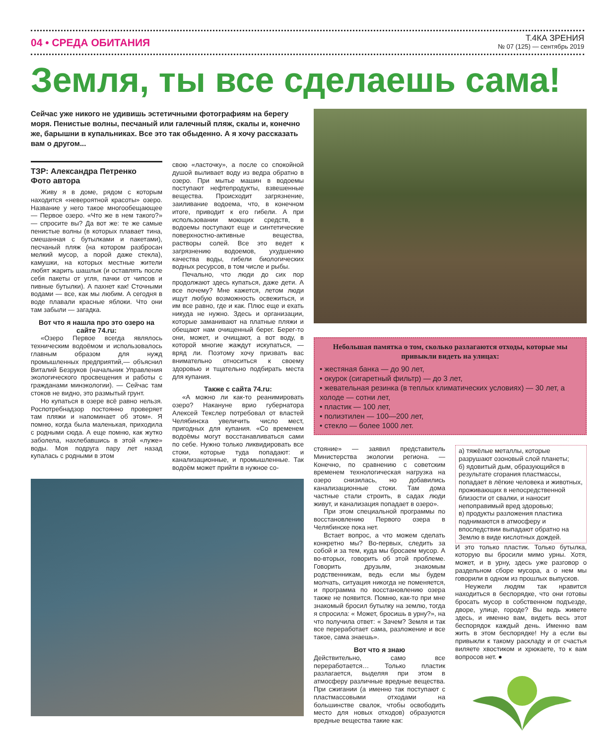04 • СРЕДА ОБИТАНИЯ
Т.4КА ЗРЕНИЯ
№ 07 (125) — сентябрь 2019
Земля, ты все сделаешь сама!
Сейчас уже никого не удивишь эстетичными фотографиям на берегу моря. Пенистые волны, песчаный или галечный пляж, скалы и, конечно же, барышни в купальниках. Все это так обыденно. А я хочу рассказать вам о другом...
ТЗР: Александра Петренко
Фото автора
Живу я в доме, рядом с которым находится «невероятной красоты» озеро. Название у него такое многообещающее — Первое озеро. «Что же в нем такого?» — спросите вы? Да вот же: те же самые пенистые волны (в которых плавает тина, смешанная с бутылками и пакетами), песчаный пляж (на котором разбросан мелкий мусор, а порой даже стекла), камушки, на которых местные жители любят жарить шашлык (и оставлять после себя пакеты от угля, пачки от чипсов и пивные бутылки). А пахнет как! Сточными водами — все, как мы любим. А сегодня в воде плавали красные яблоки. Что они там забыли — загадка.
Вот что я нашла про это озеро на сайте 74.ru:
«Озеро Первое всегда являлось техническим водоёмом и использовалось главным образом для нужд промышленных предприятий,— объяснил Виталий Безруков (начальник Управления экологического просвещения и работы с гражданами минэкологии). — Сейчас там стоков не видно, это размытый грунт.
Но купаться в озере всё равно нельзя. Роспотребнадзор постоянно проверяет там пляжи и напоминает об этом». Я помню, когда была маленькая, приходила с родными сюда. А еще помню, как жутко заболела, нахлебавшись в этой «луже» воды. Моя подруга пару лет назад купалась с родными в этом
свою «ласточку», а после со спокойной душой выливает воду из ведра обратно в озеро. При мытье машин в водоемы поступают нефтепродукты, взвешенные вещества. Происходит загрязнение, заиливание водоема, что, в конечном итоге, приводит к его гибели. А при использовании моющих средств, в водоемы поступают еще и синтетические поверхностно-активные вещества, растворы солей. Все это ведет к загрязнению водоемов, ухудшению качества воды, гибели биологических водных ресурсов, в том числе и рыбы.
Печально, что люди до сих пор продолжают здесь купаться, даже дети. А все почему? Мне кажется, летом люди ищут любую возможность освежиться, и им все равно, где и как. Плюс еще и ехать никуда не нужно. Здесь и организации, которые заманивают на платные пляжи и обещают нам очищенный берег. Берег-то они, может, и очищают, а вот воду, в которой многие жаждут искупаться, — вряд ли. Поэтому хочу призвать вас внимательно относиться к своему здоровью и тщательно подбирать места для купания.
Также с сайта 74.ru:
«А можно ли как-то реанимировать озеро? Накануне врио губернатора Алексей Текслер потребовал от властей Челябинска увеличить число мест, пригодных для купания. «Со временем водоёмы могут восстанавливаться сами по себе. Нужно только ликвидировать все стоки, которые туда попадают: и канализационные, и промышленные. Так водоём может прийти в нужное со-
Небольшая памятка о том, сколько разлагаются отходы, которые мы привыкли видеть на улицах:
• жестяная банка — до 90 лет,
• окурок (сигаретный фильтр) — до 3 лет,
• жевательная резинка (в теплых климатических условиях) — 30 лет, а холоде — сотни лет,
• пластик — 100 лет,
• полиэтилен — 100—200 лет,
• стекло — более 1000 лет.
стояние» — заявил представитель Министерства экологии региона. — Конечно, по сравнению с советским временем технологическая нагрузка на озеро снизилась, но добавились канализационные стоки. Там дома частные стали строить, в садах люди живут, и канализация попадает в озеро».
При этом специальной программы по восстановлению Первого озера в Челябинске пока нет.
Встает вопрос, а что можем сделать конкретно мы? Во-первых, следить за собой и за тем, куда мы бросаем мусор. А во-вторых, говорить об этой проблеме. Говорить друзьям, знакомым родственникам, ведь если мы будем молчать, ситуация никогда не поменяется, и программа по восстановлению озера также не появится. Помню, как-то при мне знакомый бросил бутылку на землю, тогда я спросила: « Может, бросишь в урну?», на что получила ответ: « Зачем? Земля и так все переработает сама, разложение и все такое, сама знаешь».
Вот что я знаю
Действительно, само все переработается… Только пластик разлагается, выделяя при этом в атмосферу различные вредные вещества. При сжигании (а именно так поступают с пластмассовыми отходами на большинстве свалок, чтобы освободить место для новых отходов) образуются вредные вещества такие как:
а) тяжёлые металлы, которые разрушают озоновый слой планеты;
б) ядовитый дым, образующийся в результате сгорания пластмассы, попадает в лёгкие человека и животных, проживающих в непосредственной близости от свалки, и наносит непоправимый вред здоровью;
в) продукты разложения пластика поднимаются в атмосферу и впоследствии выпадают обратно на Землю в виде кислотных дождей.
И это только пластик. Только бутылка, которую вы бросили мимо урны. Хотя, может, и в урну, здесь уже разговор о раздельном сборе мусора, а о нем мы говорили в одном из прошлых выпусков.
Неужели людям так нравится находиться в беспорядке, что они готовы бросать мусор в собственном подъезде, дворе, улице, городе? Вы ведь живете здесь, и именно вам, видеть весь этот беспорядок каждый день. Именно вам жить в этом беспорядке! Ну а если вы привыкли к такому раскладу и от счастья виляете хвостиком и хрюкаете, то к вам вопросов нет. ●